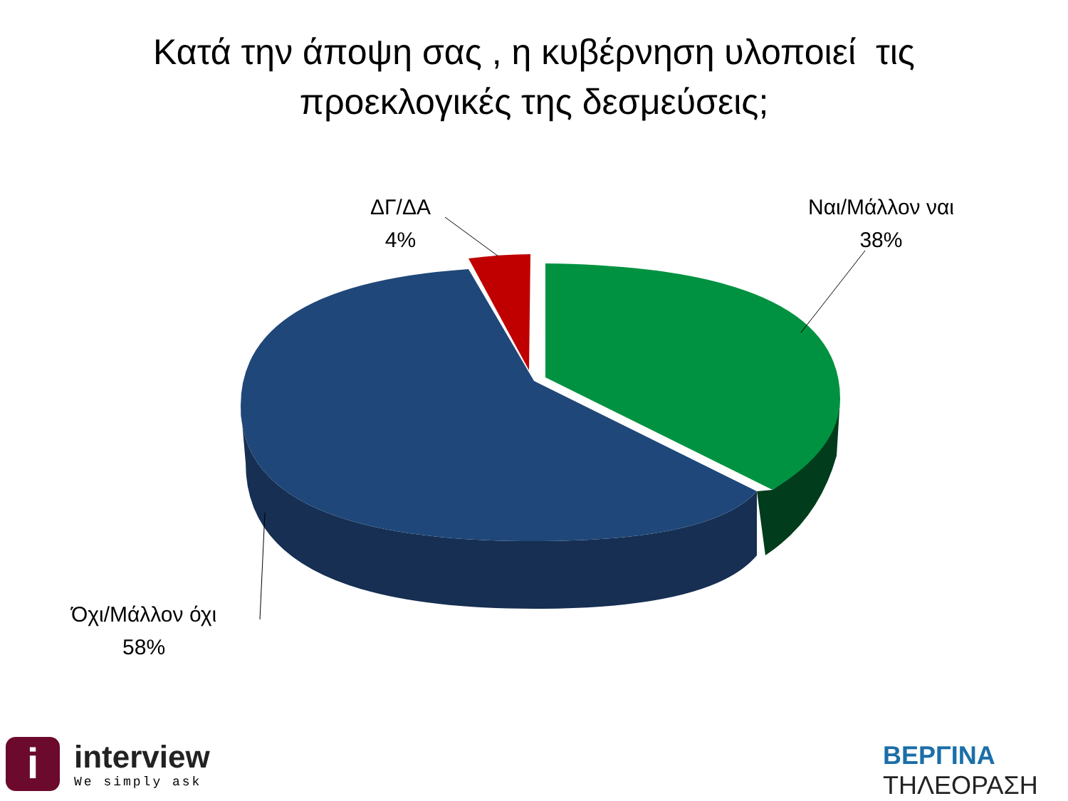Κατά την άποψη σας , η κυβέρνηση υλοποιεί τις
προεκλογικές της δεσμεύσεις;
ΔΓ/ΔΑ
4%
Ναι/Μάλλον ναι
38%
Όχι/Μάλλον όχι
58%
i
interview
We simply ask
ΒΕΡΓΙΝΑ
ΤΗΛΕΟΡΑΣΗ